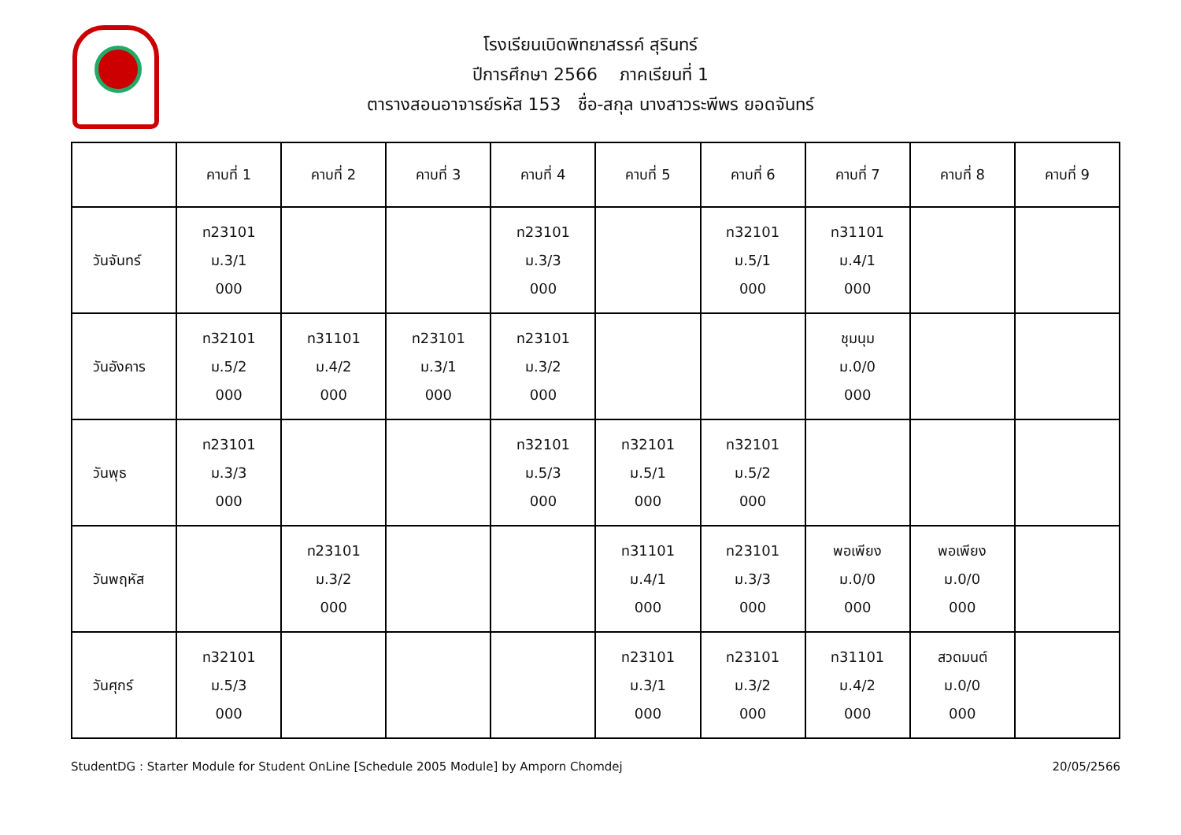โรงเรียนเบิดพิทยาสรรค์ สุรินทร์
ปีการศึกษา 2566 ภาคเรียนที่ 1
ตารางสอนอาจารย์รหัส 153 ชื่อ-สกุล นางสาวระพีพร ยอดจันทร์
| | คาบที่ 1 | คาบที่ 2 | คาบที่ 3 | คาบที่ 4 | คาบที่ 5 | คาบที่ 6 | คาบที่ 7 | คาบที่ 8 | คาบที่ 9 |
| --- | --- | --- | --- | --- | --- | --- | --- | --- | --- |
| วันจันทร์ | ท23101 ม.3/1 000 | | | ท23101 ม.3/3 000 | | ท32101 ม.5/1 000 | ท31101 ม.4/1 000 | | |
| วันอังคาร | ท32101 ม.5/2 000 | ท31101 ม.4/2 000 | ท23101 ม.3/1 000 | ท23101 ม.3/2 000 | | | ชุมนุม ม.0/0 000 | | |
| วันพุธ | ท23101 ม.3/3 000 | | | ท32101 ม.5/3 000 | ท32101 ม.5/1 000 | ท32101 ม.5/2 000 | | | |
| วันพฤหัส | | ท23101 ม.3/2 000 | | | ท31101 ม.4/1 000 | ท23101 ม.3/3 000 | พอเพียง ม.0/0 000 | พอเพียง ม.0/0 000 | |
| วันศุกร์ | ท32101 ม.5/3 000 | | | | ท23101 ม.3/1 000 | ท23101 ม.3/2 000 | ท31101 ม.4/2 000 | สวดมนต์ ม.0/0 000 | |
StudentDG : Starter Module for Student OnLine [Schedule 2005 Module] by Amporn Chomdej 20/05/2566